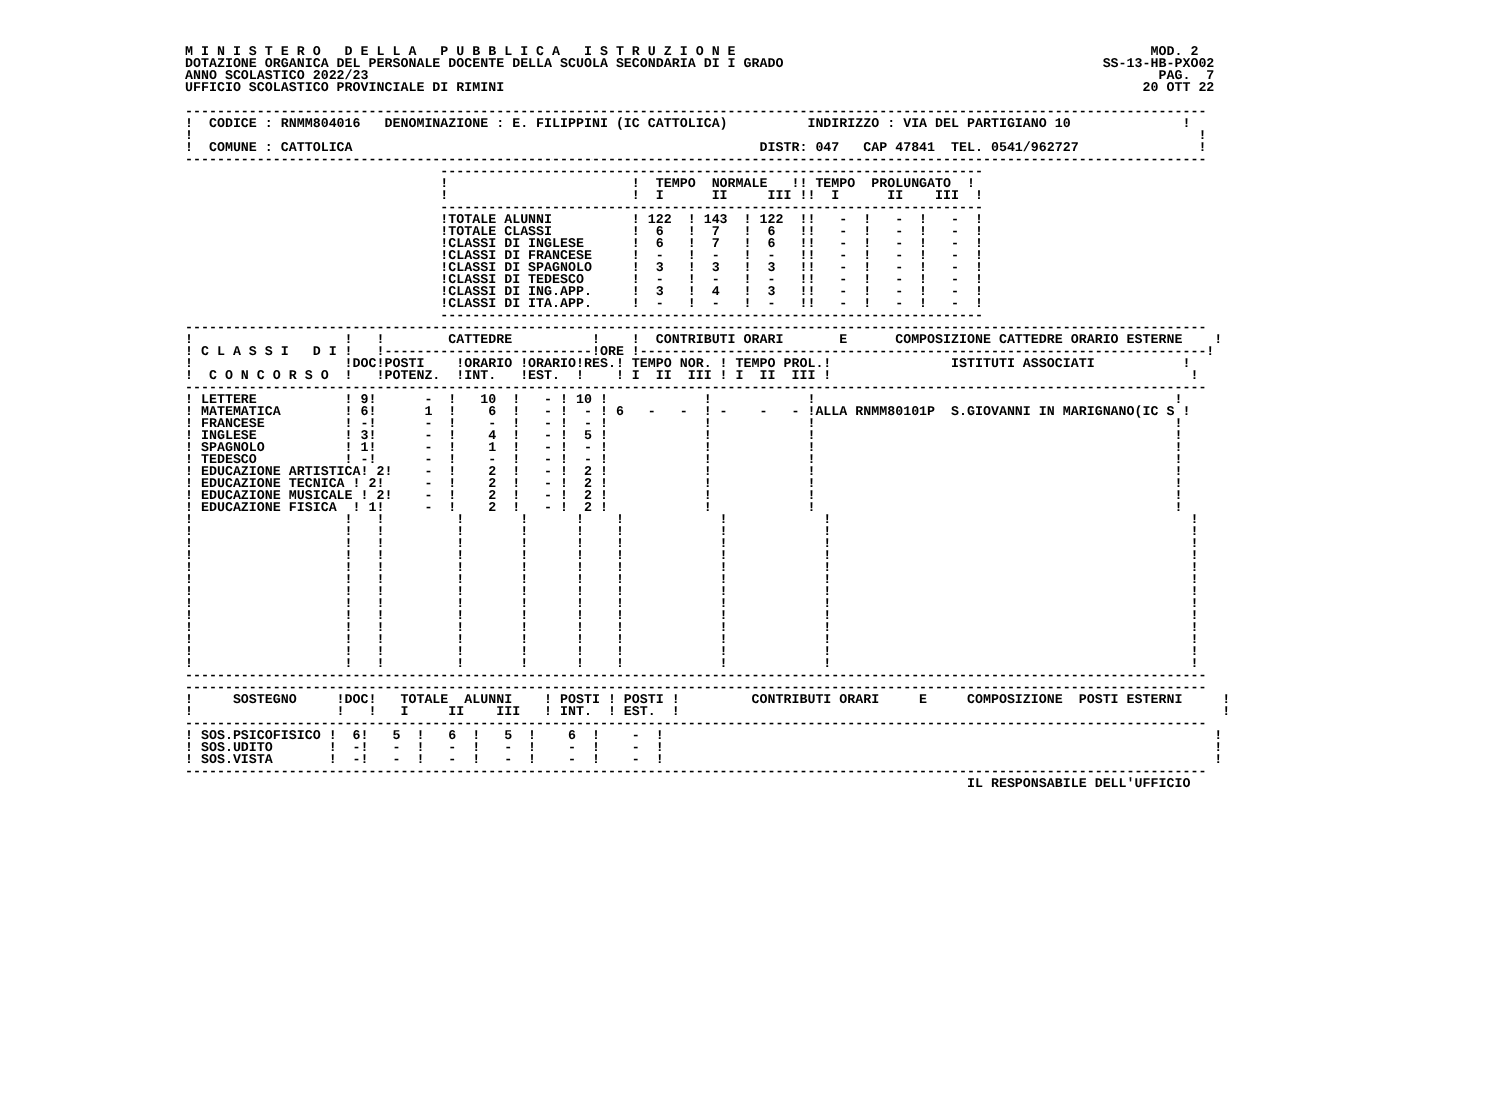M I N I S T E R O   D E L L A   P U B B L I C A   I S T R U Z I O N E                                                    MOD. 2
DOTAZIONE ORGANICA DEL PERSONALE DOCENTE DELLA SCUOLA SECONDARIA DI I GRADO                                        SS-13-HB-PXO02
ANNO SCOLASTICO 2022/23                                                                                                   PAG.  7
UFFICIO SCOLASTICO PROVINCIALE DI RIMINI                                                                                20 OTT 22

--------------------------------------------------------------------------------------------------------------------------------
!  CODICE : RNMM804016   DENOMINAZIONE : E. FILIPPINI (IC CATTOLICA)          INDIRIZZO : VIA DEL PARTIGIANO 10              !
!                                                                                                                              !
!  COMUNE : CATTOLICA                                                   DISTR: 047   CAP 47841  TEL. 0541/962727               !
--------------------------------------------------------------------------------------------------------------------------------
                                --------------------------------------------------------------------
                                !                       !  TEMPO  NORMALE   !! TEMPO  PROLUNGATO  !
                                !                       !  I      II     III !!  I      II    III  !
                                --------------------------------------------------------------------
                                !TOTALE ALUNNI          ! 122  ! 143  ! 122  !!   -  !   -  !   -  !
                                !TOTALE CLASSI          !  6   !  7   !  6   !!   -  !   -  !   -  !
                                !CLASSI DI INGLESE      !  6   !  7   !  6   !!   -  !   -  !   -  !
                                !CLASSI DI FRANCESE     !  -   !  -   !  -   !!   -  !   -  !   -  !
                                !CLASSI DI SPAGNOLO     !  3   !  3   !  3   !!   -  !   -  !   -  !
                                !CLASSI DI TEDESCO      !  -   !  -   !  -   !!   -  !   -  !   -  !
                                !CLASSI DI ING.APP.     !  3   !  4   !  3   !!   -  !   -  !   -  !
                                !CLASSI DI ITA.APP.     !  -   !  -   !  -   !!   -  !   -  !   -  !
                                --------------------------------------------------------------------
--------------------------------------------------------------------------------------------------------------------------------
!                   !   !        CATTEDRE          !    !  CONTRIBUTI ORARI       E      COMPOSIZIONE CATTEDRE ORARIO ESTERNE    !
! C L A S S I   D I !   !--------------------------!ORE !-----------------------------------------------------------------------!
!                   !DOC!POSTI    !ORARIO !ORARIO!RES.! TEMPO NOR. ! TEMPO PROL.!               ISTITUTI ASSOCIATI           !
!  C O N C O R S O  !   !POTENZ.  !INT.   !EST.  !    ! I  II  III ! I  II  III !                                             !
--------------------------------------------------------------------------------------------------------------------------------
! LETTERE           ! 9!      -  !   10  !   - ! 10 !            !            !                                             !
! MATEMATICA        ! 6!      1  !    6  !   - !  - ! 6   -   -  ! -    -   - !ALLA RNMM80101P  S.GIOVANNI IN MARIGNANO(IC S !
! FRANCESE          ! -!      -  !    -  !   - !  - !            !            !                                             !
! INGLESE           ! 3!      -  !    4  !   - !  5 !            !            !                                             !
! SPAGNOLO          ! 1!      -  !    1  !   - !  - !            !            !                                             !
! TEDESCO           ! -!      -  !    -  !   - !  - !            !            !                                             !
! EDUCAZIONE ARTISTICA! 2!    -  !    2  !   - !  2 !            !            !                                             !
! EDUCAZIONE TECNICA ! 2!     -  !    2  !   - !  2 !            !            !                                             !
! EDUCAZIONE MUSICALE ! 2!    -  !    2  !   - !  2 !            !            !                                             !
! EDUCAZIONE FISICA  ! 1!     -  !    2  !   - !  2 !            !            !                                             !
!                   !   !         !       !      !    !            !            !                                             !
!                   !   !         !       !      !    !            !            !                                             !
!                   !   !         !       !      !    !            !            !                                             !
!                   !   !         !       !      !    !            !            !                                             !
!                   !   !         !       !      !    !            !            !                                             !
!                   !   !         !       !      !    !            !            !                                             !
!                   !   !         !       !      !    !            !            !                                             !
!                   !   !         !       !      !    !            !            !                                             !
!                   !   !         !       !      !    !            !            !                                             !
!                   !   !         !       !      !    !            !            !                                             !
!                   !   !         !       !      !    !            !            !                                             !
!                   !   !         !       !      !    !            !            !                                             !
!                   !   !         !       !      !    !            !            !                                             !
--------------------------------------------------------------------------------------------------------------------------------
--------------------------------------------------------------------------------------------------------------------------------
!     SOSTEGNO     !DOC!   TOTALE  ALUNNI    ! POSTI ! POSTI !         CONTRIBUTI ORARI     E     COMPOSIZIONE  POSTI ESTERNI     !
!                  !   !   I     II    III   ! INT.  ! EST.  !                                                                    !
--------------------------------------------------------------------------------------------------------------------------------
! SOS.PSICOFISICO !  6!   5  !   6  !   5  !    6  !    -  !                                                                     !
! SOS.UDITO       !  -!   -  !   -  !   -  !    -  !    -  !                                                                     !
! SOS.VISTA       !  -!   -  !   -  !   -  !    -  !    -  !                                                                     !
--------------------------------------------------------------------------------------------------------------------------------
                                                                                                  IL RESPONSABILE DELL'UFFICIO